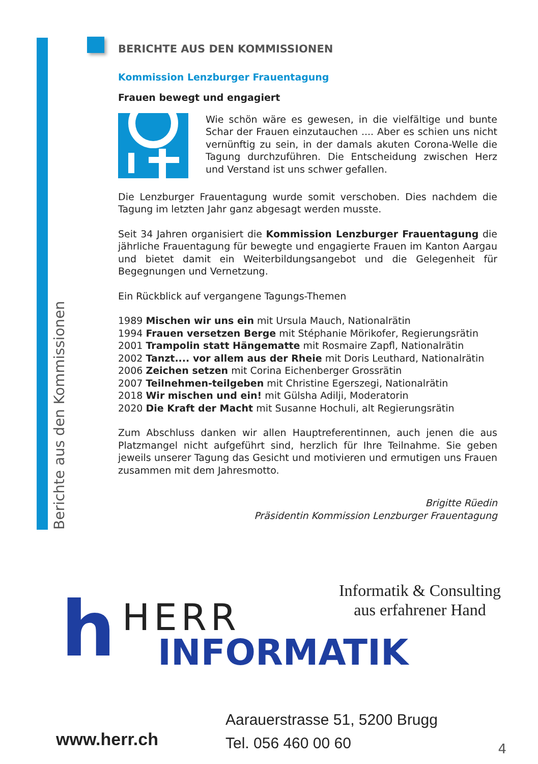Berichte aus den Kommissionen
BERICHTE AUS DEN KOMMISSIONEN
Kommission Lenzburger Frauentagung
Frauen bewegt und engagiert
Wie schön wäre es gewesen, in die vielfältige und bunte Schar der Frauen einzutauchen .... Aber es schien uns nicht vernünftig zu sein, in der damals akuten Corona-Welle die Tagung durchzuführen. Die Entscheidung zwischen Herz und Verstand ist uns schwer gefallen.
Die Lenzburger Frauentagung wurde somit verschoben. Dies nachdem die Tagung im letzten Jahr ganz abgesagt werden musste.
Seit 34 Jahren organisiert die Kommission Lenzburger Frauentagung die jährliche Frauentagung für bewegte und engagierte Frauen im Kanton Aargau und bietet damit ein Weiterbildungsangebot und die Gelegenheit für Begegnungen und Vernetzung.
Ein Rückblick auf vergangene Tagungs-Themen
1989 Mischen wir uns ein mit Ursula Mauch, Nationalrätin
1994 Frauen versetzen Berge mit Stéphanie Mörikofer, Regierungsrätin
2001 Trampolin statt Hängematte mit Rosmaire Zapfl, Nationalrätin
2002 Tanzt.... vor allem aus der Rheie mit Doris Leuthard, Nationalrätin
2006 Zeichen setzen mit Corina Eichenberger Grossrätin
2007 Teilnehmen-teilgeben mit Christine Egerszegi, Nationalrätin
2018 Wir mischen und ein! mit Gülsha Adilji, Moderatorin
2020 Die Kraft der Macht mit Susanne Hochuli, alt Regierungsrätin
Zum Abschluss danken wir allen Hauptreferentinnen, auch jenen die aus Platzmangel nicht aufgeführt sind, herzlich für Ihre Teilnahme. Sie geben jeweils unserer Tagung das Gesicht und motivieren und ermutigen uns Frauen zusammen mit dem Jahresmotto.
Brigitte Rüedin
Präsidentin Kommission Lenzburger Frauentagung
h HERR
INFORMATIK
Informatik & Consulting
aus erfahrener Hand
Aarauerstrasse 51, 5200 Brugg
Tel. 056 460 00 60
www.herr.ch
4